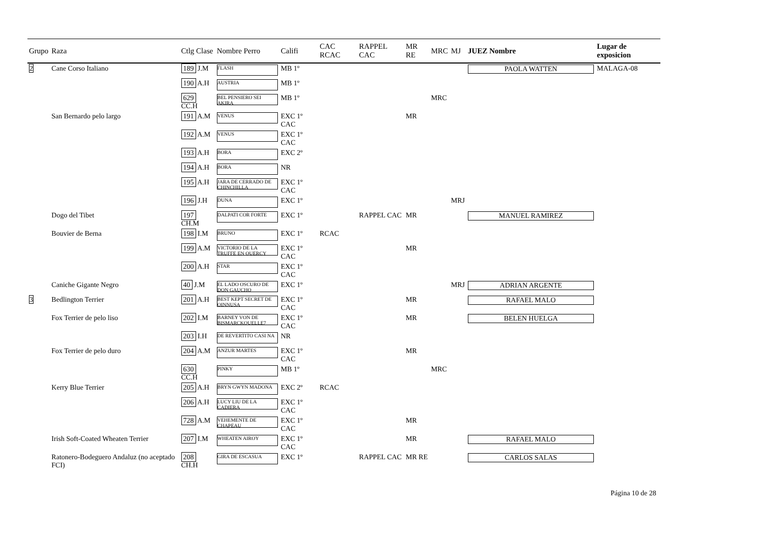| Grupo | Raza | Ctlg Clase | Nombre Perro | Califi | CAC RCAC | RAPPEL CAC | MR RE | MRC | MJ | JUEZ Nombre | Lugar de exposicion |
| --- | --- | --- | --- | --- | --- | --- | --- | --- | --- | --- | --- |
| 2 | Cane Corso Italiano | 189 J.M | FLASH | MB 1º | | | | | | PAOLA WATTEN | MALAGA-08 |
| | | 190 A.H | AUSTRIA | MB 1º | | | | | | | |
| | | 629 CC.H | BEL PENSIERO SEI AKIRA | MB 1º | | | | MRC | | | |
| | San Bernardo pelo largo | 191 A.M | VENUS | EXC 1º CAC | | | MR | | | | |
| | | 192 A.M | VENUS | EXC 1º CAC | | | | | | | |
| | | 193 A.H | BORA | EXC 2º | | | | | | | |
| | | 194 A.H | BORA | NR | | | | | | | |
| | | 195 A.H | JARA DE CERRADO DE CHINCHILLA | EXC 1º CAC | | | | | | | |
| | | 196 J.H | DUNA | EXC 1º | | | | | MRJ | | |
| | Dogo del Tibet | 197 CH.M | DALPATI COR FORTE | EXC 1º | | RAPPEL CAC | MR | | | MANUEL RAMIREZ | |
| | Bouvier de Berna | 198 I.M | BRUNO | EXC 1º | RCAC | | | | | | |
| | | 199 A.M | VICTORIO DE LA TRUFFE EN QUERCY | EXC 1º CAC | | | MR | | | | |
| | | 200 A.H | STAR | EXC 1º CAC | | | | | | | |
| | Caniche Gigante Negro | 40 J.M | EL LADO OSCURO DE DON GAUCHO | EXC 1º | | | | | MRJ | ADRIAN ARGENTE | |
| 3 | Bedlington Terrier | 201 A.H | BEST KEPT SECRET DE OINNUSA | EXC 1º CAC | | | MR | | | RAFAEL MALO | |
| | Fox Terrier de pelo liso | 202 I.M | BARNEY VON DE BISMARCKQUELLE7 | EXC 1º CAC | | | MR | | | BELEN HUELGA | |
| | | 203 I.H | DE REVERTITO CASI NA | NR | | | | | | | |
| | Fox Terrier de pelo duro | 204 A.M | ANZUR MARTES | EXC 1º CAC | | | MR | | | | |
| | | 630 CC.H | PINKY | MB 1º | | | | MRC | | | |
| | Kerry Blue Terrier | 205 A.H | BRYN GWYN MADONA | EXC 2º | RCAC | | | | | | |
| | | 206 A.H | LUCY LIU DE LA CADIERA | EXC 1º CAC | | | | | | | |
| | | 728 A.M | VEHEMENTE DE CHAPEAU | EXC 1º CAC | | | MR | | | | |
| | Irish Soft-Coated Wheaten Terrier | 207 I.M | WHEATEN AIROY | EXC 1º CAC | | | MR | | | RAFAEL MALO | |
| | Ratonero-Bodeguero Andaluz (no aceptado FCI) | 208 CH.H | GIRA DE ESCASUA | EXC 1º | | RAPPEL CAC | MR RE | | | CARLOS SALAS | |
Página 10 de 28